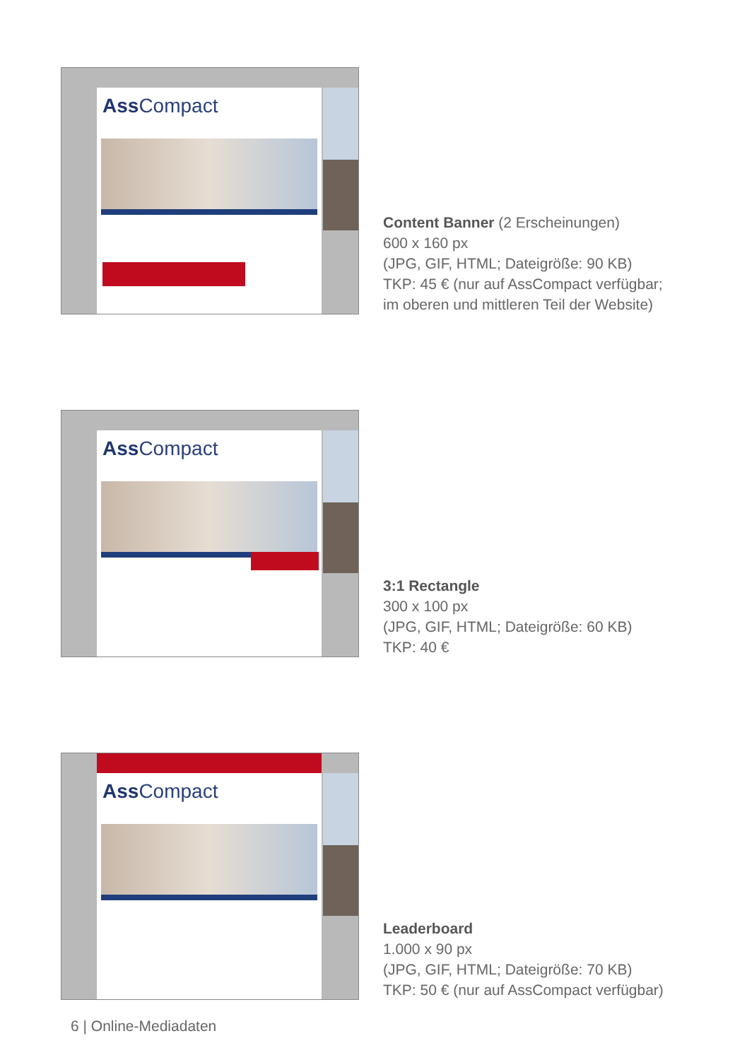Ass Compact
Content Banner (2 Erscheinungen)
600 x 160 px
(JPG, GIF, HTML; Dateigröße: 90 KB)
TKP: 45 € (nur auf AssCompact verfügbar;
im oberen und mittleren Teil der Website)
Ass Compact
3:1 Rectangle
300 x 100 px
(JPG, GIF, HTML; Dateigröße: 60 KB)
TKP: 40 €
Ass Compact
Leaderboard
1.000 x 90 px
(JPG, GIF, HTML; Dateigröße: 70 KB)
TKP: 50 € (nur auf AssCompact verfügbar)
6 | Online-Mediadaten